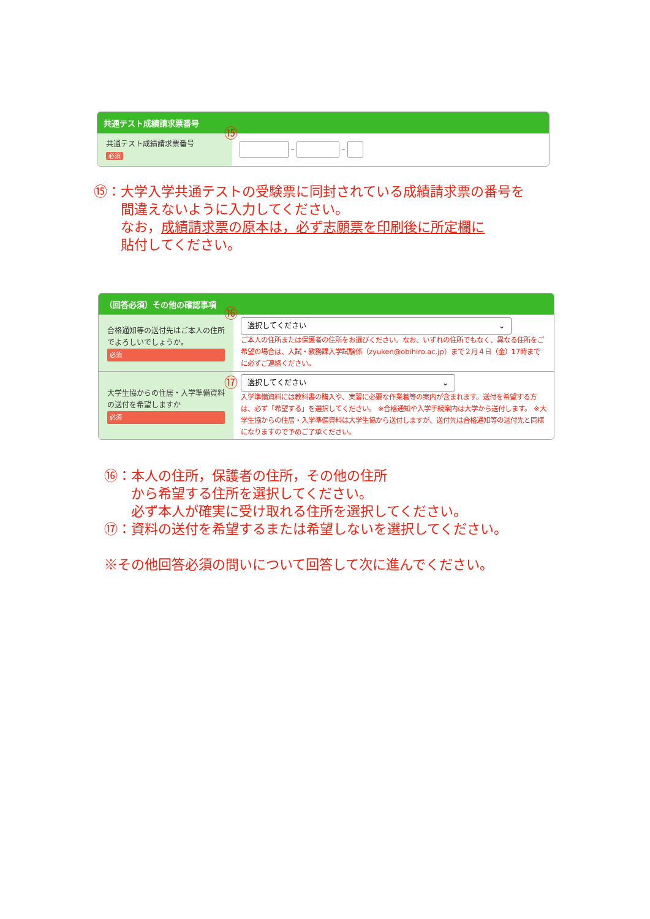共通テスト成績請求票番号
共通テスト成績請求票番号
必須
– –
⑮
⑮：大学入学共通テストの受験票に同封されている成績請求票の番号を
　　間違えないように入力してください。
　　なお，成績請求票の原本は，必ず志願票を印刷後に所定欄に
　　貼付してください。
（回答必須）その他の確認事項
合格通知等の送付先はご本人の住所でよろしいでしょうか。
必須
選択してください ⌄
ご本人の住所または保護者の住所をお選びください。なお、いずれの住所でもなく、異なる住所をご希望の場合は、入試・教務課入学試験係（zyuken@obihiro.ac.jp）まで２月４日（金）17時までに必ずご連絡ください。
大学生協からの住居・入学準備資料の送付を希望しますか
必須
選択してください ⌄
入学準備資料には教科書の購入や、実習に必要な作業着等の案内が含まれます。送付を希望する方は、必ず「希望する」を選択してください。 ※合格通知や入学手続案内は大学から送付します。 ※大学生協からの住居・入学準備資料は大学生協から送付しますが、送付先は合格通知等の送付先と同様になりますので予めご了承ください。
⑯
⑰
⑯：本人の住所，保護者の住所，その他の住所
　　から希望する住所を選択してください。
　　必ず本人が確実に受け取れる住所を選択してください。
⑰：資料の送付を希望するまたは希望しないを選択してください。
※その他回答必須の問いについて回答して次に進んでください。